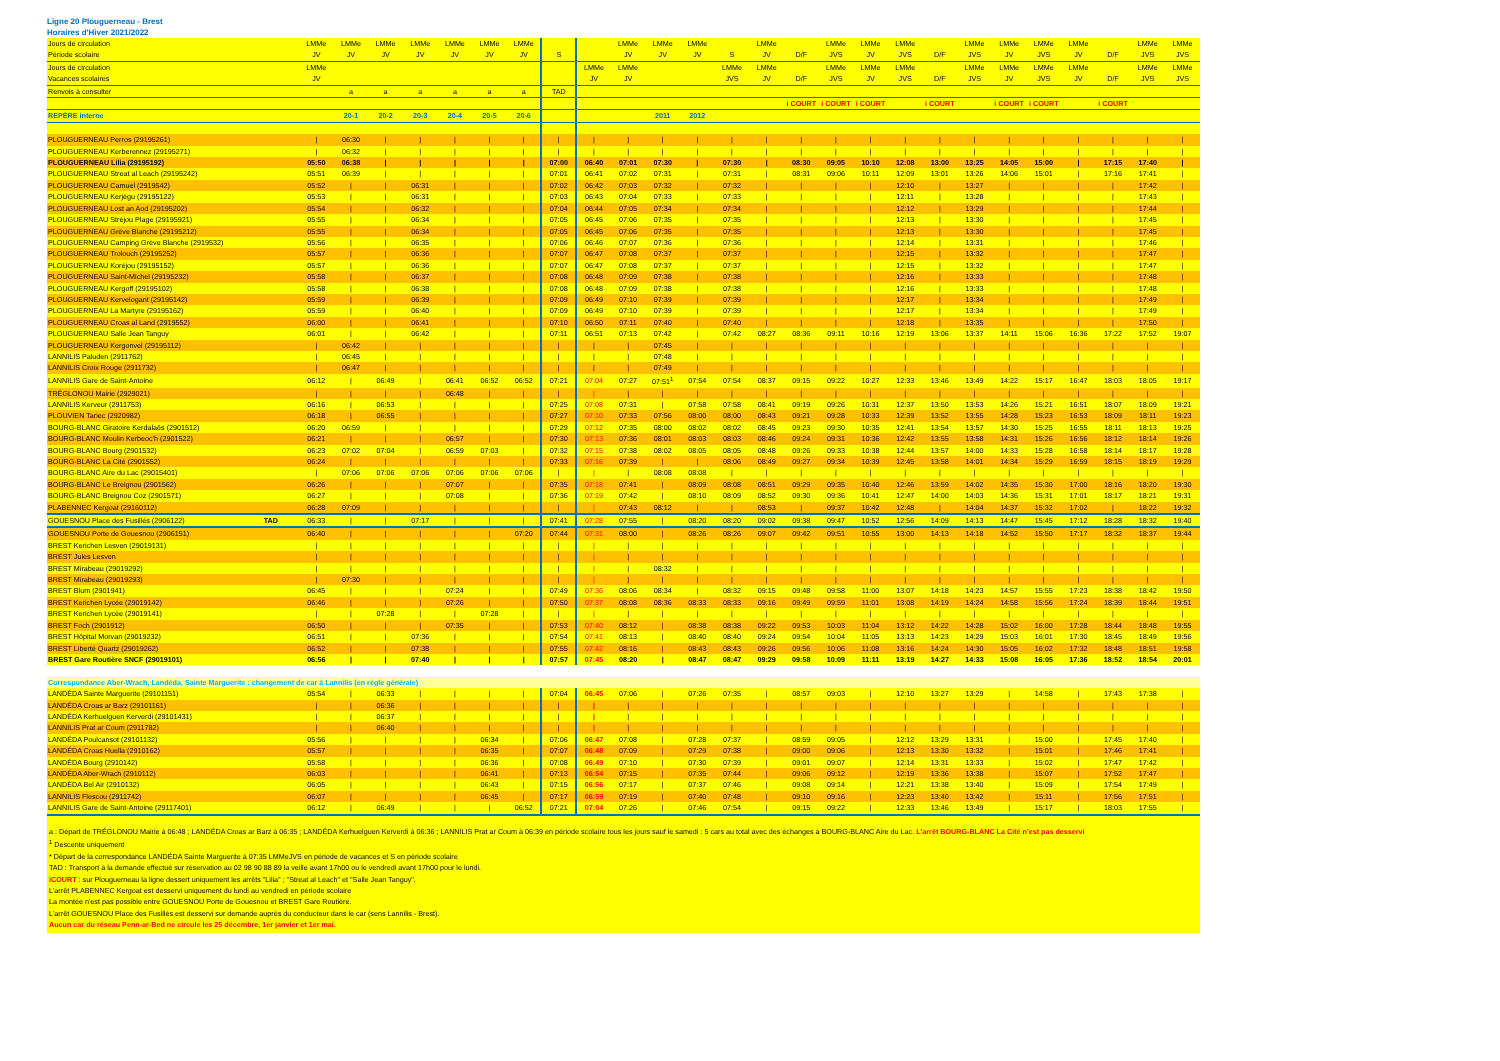Ligne 20 Plouguerneau - Brest
Horaires d'Hiver 2021/2022
| Jours de circulation | LMMe | LMMe | LMMe | LMMe | LMMe | LMMe | LMMe | | | LMMe | LMMe | LMMe | | LMMe | | LMMe | LMMe | LMMe | | LMMe | LMMe | LMMe | LMMe | | LMMe | LMMe |
| Période scolaire | JV | JV | JV | JV | JV | JV | JV | S | | JV | JV | JV | S | JV | D/F | JVS | JV | JVS | D/F | JVS | JV | JVS | JV | D/F | JVS | JVS |
| Jours de circulation | LMMe | | | | | | | | LMMe | LMMe | | | LMMe | LMMe | | LMMe | LMMe | LMMe | | LMMe | LMMe | LMMe | LMMe | | LMMe | LMMe |
| Vacances scolaires | JV | | | | | | | | JV | JV | | | JVS | JV | D/F | JVS | JV | JVS | D/F | JVS | JV | JVS | JV | D/F | JVS | JVS |
| Renvois à consulter | | a | a | a | a | a | a | TAD | | | | | | | | | | | | | | | | | | |
| | | | | | | | | | | | | | | | i COURT | i COURT | i COURT | | i COURT | | i COURT | i COURT | | i COURT | | |
| REPÈRE interne | | 20-1 | 20-2 | 20-3 | 20-4 | 20-5 | 20-6 | | | | 2011 | 2012 | | | | | | | | | | | | | | |
| PLOUGUERNEAU Perros (29195261) | / | 06:30 | / | / | / | / | / | / | / | / | / | / | / | / | / | / | / | / | / | / | / | / | / | / | / | / |
| PLOUGUERNEAU Kerberennez (29195271) | / | 06:32 | / | / | / | / | / | / | / | / | / | / | / | / | / | / | / | / | / | / | / | / | / | / | / | / |
| PLOUGUERNEAU Lilia (29195192) | 05:50 | 06:38 | / | / | / | / | / | 07:00 | 06:40 | 07:01 | 07:30 | / | 07:30 | / | 08:30 | 09:05 | 10:10 | 12:08 | 13:00 | 13:25 | 14:05 | 15:00 | / | 17:15 | 17:40 | / |
| PLOUGUERNEAU Streat al Leach (29195242) | 05:51 | 06:39 | / | / | / | / | / | 07:01 | 06:41 | 07:02 | 07:31 | / | 07:31 | / | 08:31 | 09:06 | 10:11 | 12:09 | 13:01 | 13:26 | 14:06 | 15:01 | / | 17:16 | 17:41 | / |
| PLOUGUERNEAU Camuel (2919542) | 05:52 | / | / | 06:31 | / | / | / | 07:02 | 06:42 | 07:03 | 07:32 | / | 07:32 | / | / | / | / | 12:10 | / | 13:27 | / | / | / | / | 17:42 | / |
| PLOUGUERNEAU Kerjégu (29195122) | 05:53 | / | / | 06:31 | / | / | / | 07:03 | 06:43 | 07:04 | 07:33 | / | 07:33 | / | / | / | / | 12:11 | / | 13:28 | / | / | / | / | 17:43 | / |
| PLOUGUERNEAU Lost an Aod (29195202) | 05:54 | / | / | 06:32 | / | / | / | 07:04 | 06:44 | 07:05 | 07:34 | / | 07:34 | / | / | / | / | 12:12 | / | 13:29 | / | / | / | / | 17:44 | / |
| PLOUGUERNEAU Stréjou Plage (29195921) | 05:55 | / | / | 06:34 | / | / | / | 07:05 | 06:45 | 07:06 | 07:35 | / | 07:35 | / | / | / | / | 12:13 | / | 13:30 | / | / | / | / | 17:45 | / |
| PLOUGUERNEAU Grève Blanche (29195212) | 05:55 | / | / | 06:34 | / | / | / | 07:05 | 06:45 | 07:06 | 07:35 | / | 07:35 | / | / | / | / | 12:13 | / | 13:30 | / | / | / | / | 17:45 | / |
| PLOUGUERNEAU Camping Grève Blanche (2919532) | 05:56 | / | / | 06:35 | / | / | / | 07:06 | 06:46 | 07:07 | 07:36 | / | 07:36 | / | / | / | / | 12:14 | / | 13:31 | / | / | / | / | 17:46 | / |
| PLOUGUERNEAU Trolouch (29195252) | 05:57 | / | / | 06:36 | / | / | / | 07:07 | 06:47 | 07:08 | 07:37 | / | 07:37 | / | / | / | / | 12:15 | / | 13:32 | / | / | / | / | 17:47 | / |
| PLOUGUERNEAU Koréjou (29195152) | 05:57 | / | / | 06:36 | / | / | / | 07:07 | 06:47 | 07:08 | 07:37 | / | 07:37 | / | / | / | / | 12:15 | / | 13:32 | / | / | / | / | 17:47 | / |
| PLOUGUERNEAU Saint-Michel (29195232) | 05:58 | / | / | 06:37 | / | / | / | 07:08 | 06:48 | 07:09 | 07:38 | / | 07:38 | / | / | / | / | 12:16 | / | 13:33 | / | / | / | / | 17:48 | / |
| PLOUGUERNEAU Kergoff (29195102) | 05:58 | / | / | 06:38 | / | / | / | 07:08 | 06:48 | 07:09 | 07:38 | / | 07:38 | / | / | / | / | 12:16 | / | 13:33 | / | / | / | / | 17:48 | / |
| PLOUGUERNEAU Kervelogant (29195142) | 05:59 | / | / | 06:39 | / | / | / | 07:09 | 06:49 | 07:10 | 07:39 | / | 07:39 | / | / | / | / | 12:17 | / | 13:34 | / | / | / | / | 17:49 | / |
| PLOUGUERNEAU La Martyre (29195162) | 05:59 | / | / | 06:40 | / | / | / | 07:09 | 06:49 | 07:10 | 07:39 | / | 07:39 | / | / | / | / | 12:17 | / | 13:34 | / | / | / | / | 17:49 | / |
| PLOUGUERNEAU Croas al Land (2919552) | 06:00 | / | / | 06:41 | / | / | / | 07:10 | 06:50 | 07:11 | 07:40 | / | 07:40 | / | / | / | / | 12:18 | / | 13:35 | / | / | / | / | 17:50 | / |
| PLOUGUERNEAU Salle Jean Tanguy | 06:01 | / | / | 06:42 | / | / | / | 07:11 | 06:51 | 07:13 | 07:42 | / | 07:42 | 08:27 | 08:36 | 09:11 | 10:16 | 12:19 | 13:06 | 13:37 | 14:11 | 15:06 | 16:36 | 17:22 | 17:52 | 19:07 |
| PLOUGUERNEAU Kergonvel (29195112) | / | 06:42 | / | / | / | / | / | / | / | / | 07:45 | / | / | / | / | / | / | / | / | / | / | / | / | / | / | / |
| LANNILIS Paluden (2911762) | / | 06:45 | / | / | / | / | / | / | / | / | 07:48 | / | / | / | / | / | / | / | / | / | / | / | / | / | / | / |
| LANNILIS Croix Rouge (2911732) | / | 06:47 | / | / | / | / | / | / | / | / | 07:49 | / | / | / | / | / | / | / | / | / | / | / | / | / | / | / |
| LANNILIS Gare de Saint-Antoine | 06:12 | / | 06:49 | / | 06:41 | 06:52 | 06:52 | 07:21 | 07:04 | 07:27 | 07:51<sup>1</sup> | 07:54 | 07:54 | 08:37 | 09:15 | 09:22 | 10:27 | 12:33 | 13:46 | 13:49 | 14:22 | 15:17 | 16:47 | 18:03 | 18:05 | 19:17 |
| TRÉGLONOU Mairie (2929021) | / | / | / | / | 06:48 | / | / | / | / | / | / | / | / | / | / | / | / | / | / | / | / | / | / | / | / | / |
| LANNILIS Kerveur (2911753) | 06:16 | / | 06:53 | / | / | / | / | 07:25 | 07:08 | 07:31 | / | 07:58 | 07:58 | 08:41 | 09:19 | 09:26 | 10:31 | 12:37 | 13:50 | 13:53 | 14:26 | 15:21 | 16:51 | 18:07 | 18:09 | 19:21 |
| PLOUVIEN Tariec (2920982) | 06:18 | / | 06:55 | / | / | / | / | 07:27 | 07:10 | 07:33 | 07:56 | 08:00 | 08:00 | 08:43 | 09:21 | 09:28 | 10:33 | 12:39 | 13:52 | 13:55 | 14:28 | 15:23 | 16:53 | 18:09 | 18:11 | 19:23 |
| BOURG-BLANC Giratoire Kerdalaës (2901512) | 06:20 | 06:59 | / | / | / | / | / | 07:29 | 07:12 | 07:35 | 08:00 | 08:02 | 08:02 | 08:45 | 09:23 | 09:30 | 10:35 | 12:41 | 13:54 | 13:57 | 14:30 | 15:25 | 16:55 | 18:11 | 18:13 | 19:25 |
| BOURG-BLANC Moulin Kerbeoc'h (2901522) | 06:21 | / | / | / | 06:57 | / | / | 07:30 | 07:13 | 07:36 | 08:01 | 08:03 | 08:03 | 08:46 | 09:24 | 09:31 | 10:36 | 12:42 | 13:55 | 13:58 | 14:31 | 15:26 | 16:56 | 18:12 | 18:14 | 19:26 |
| BOURG-BLANC Bourg (2901532) | 06:23 | 07:02 | 07:04 | / | 06:59 | 07:03 | / | 07:32 | 07:15 | 07:38 | 08:02 | 08:05 | 08:05 | 08:48 | 09:26 | 09:33 | 10:38 | 12:44 | 13:57 | 14:00 | 14:33 | 15:28 | 16:58 | 18:14 | 18:17 | 19:28 |
| BOURG-BLANC La Cité (2901552) | 06:24 | / | / | / | / | / | / | 07:33 | 07:16 | 07:39 | / | / | 08:06 | 08:49 | 09:27 | 09:34 | 10:39 | 12:45 | 13:58 | 14:01 | 14:34 | 15:29 | 16:59 | 18:15 | 18:19 | 19:29 |
| BOURG-BLANC Aire du Lac (29015401) | / | 07:06 | 07:06 | 07:06 | 07:06 | 07:06 | 07:06 | / | / | / | 08:08 | 08:08 | / | / | / | / | / | / | / | / | / | / | / | / | / | / |
| BOURG-BLANC Le Breignou (2901562) | 06:26 | / | / | / | 07:07 | / | / | 07:35 | 07:18 | 07:41 | / | 08:09 | 08:08 | 08:51 | 09:29 | 09:35 | 10:40 | 12:46 | 13:59 | 14:02 | 14:35 | 15:30 | 17:00 | 18:16 | 18:20 | 19:30 |
| BOURG-BLANC Breignou Coz (2901571) | 06:27 | / | / | / | 07:08 | / | / | 07:36 | 07:19 | 07:42 | / | 08:10 | 08:09 | 08:52 | 09:30 | 09:36 | 10:41 | 12:47 | 14:00 | 14:03 | 14:36 | 15:31 | 17:01 | 18:17 | 18:21 | 19:31 |
| PLABENNEC Kergoat (29160112) | 06:28 | 07:09 | / | / | / | / | / | / | / | 07:43 | 08:12 | / | / | 08:53 | / | 09:37 | 10:42 | 12:48 | / | 14:04 | 14:37 | 15:32 | 17:02 | / | 18:22 | 19:32 |
| GOUESNOU Place des Fusillés (2906122) TAD | 06:33 | / | / | 07:17 | / | / | / | 07:41 | 07:28 | 07:55 | / | 08:20 | 08:20 | 09:02 | 09:38 | 09:47 | 10:52 | 12:56 | 14:09 | 14:13 | 14:47 | 15:45 | 17:12 | 18:28 | 18:32 | 19:40 |
| GOUESNOU Porte de Gouesnou (2906151) | 06:40 | / | / | / | / | / | 07:20 | 07:44 | 07:31 | 08:00 | / | 08:26 | 08:26 | 09:07 | 09:42 | 09:51 | 10:55 | 13:00 | 14:13 | 14:18 | 14:52 | 15:50 | 17:17 | 18:32 | 18:37 | 19:44 |
| BREST Kerichen Lesven (29019131) | / | / | / | / | / | / | / | / | / | / | / | / | / | / | / | / | / | / | / | / | / | / | / | / | / | / |
| BREST Jules Lesven | / | / | / | / | / | / | / | / | / | / | / | / | / | / | / | / | / | / | / | / | / | / | / | / | / | / |
| BREST Mirabeau (29019292) | / | / | / | / | / | / | / | / | / | / | 08:32 | / | / | / | / | / | / | / | / | / | / | / | / | / | / | / |
| BREST Mirabeau (29019293) | / | 07:30 | / | / | / | / | / | / | / | / | / | / | / | / | / | / | / | / | / | / | / | / | / | / | / | / |
| BREST Blum (2901941) | 06:45 | / | / | / | 07:24 | / | / | 07:49 | 07:36 | 08:06 | 08:34 | / | 08:32 | 09:15 | 09:48 | 09:58 | 11:00 | 13:07 | 14:18 | 14:23 | 14:57 | 15:55 | 17:23 | 18:38 | 18:42 | 19:50 |
| BREST Kerichen Lycée (29019142) | 06:46 | / | / | / | 07:26 | / | / | 07:50 | 07:37 | 08:08 | 08:36 | 08:33 | 08:33 | 09:16 | 09:49 | 09:59 | 11:01 | 13:08 | 14:19 | 14:24 | 14:58 | 15:56 | 17:24 | 18:39 | 18:44 | 19:51 |
| BREST Kerichen Lycée (29019141) | / | / | 07:28 | / | / | 07:28 | / | / | / | / | / | / | / | / | / | / | / | / | / | / | / | / | / | / | / | / |
| BREST Foch (2901912) | 06:50 | / | / | / | 07:35 | / | / | 07:53 | 07:40 | 08:12 | / | 08:38 | 08:38 | 09:22 | 09:53 | 10:03 | 11:04 | 13:12 | 14:22 | 14:28 | 15:02 | 16:00 | 17:28 | 18:44 | 18:48 | 19:55 |
| BREST Hôpital Morvan (29019232) | 06:51 | / | / | 07:36 | / | / | / | 07:54 | 07:41 | 08:13 | / | 08:40 | 08:40 | 09:24 | 09:54 | 10:04 | 11:05 | 13:13 | 14:23 | 14:29 | 15:03 | 16:01 | 17:30 | 18:45 | 18:49 | 19:56 |
| BREST Liberté Quartz (29019262) | 06:52 | / | / | 07:38 | / | / | / | 07:55 | 07:42 | 08:16 | / | 08:43 | 08:43 | 09:26 | 09:56 | 10:06 | 11:08 | 13:16 | 14:24 | 14:30 | 15:05 | 16:02 | 17:32 | 18:48 | 18:51 | 19:58 |
| BREST Gare Routière SNCF (29019101) | 06:56 | / | / | 07:40 | / | / | / | 07:57 | 07:45 | 08:20 | / | 08:47 | 08:47 | 09:29 | 09:58 | 10:09 | 11:11 | 13:19 | 14:27 | 14:33 | 15:08 | 16:05 | 17:36 | 18:52 | 18:54 | 20:01 |
| Correspondance Aber-Wrach, Landéda, Sainte Marguerite : changement de car à Lannilis (en règle générale) | | | | | | | | | | | | | | | | | | | | | | | | | | |
| LANDÉDA Sainte Marguerite (29101151) | 05:54 | / | 06:33 | / | / | / | / | 07:04 | 06:45 | 07:06 | / | 07:26 | 07:35 | / | 08:57 | 09:03 | / | 12:10 | 13:27 | 13:29 | / | 14:58 | / | 17:43 | 17:38 | / |
| LANDÉDA Croas ar Barz (29101161) | / | / | 06:36 | / | / | / | / | / | / | / | / | / | / | / | / | / | / | / | / | / | / | / | / | / | / | / |
| LANDÉDA Kerhuelguen Kerverdi (29101431) | / | / | 06:37 | / | / | / | / | / | / | / | / | / | / | / | / | / | / | / | / | / | / | / | / | / | / | / |
| LANNILIS Prat ar Coum (2911782) | / | / | 06:40 | / | / | / | / | / | / | / | / | / | / | / | / | / | / | / | / | / | / | / | / | / | / | / |
| LANDÉDA Poulcansot (29101132) | 05:56 | / | / | / | / | 06:34 | / | 07:06 | 06:47 | 07:08 | / | 07:28 | 07:37 | / | 08:59 | 09:05 | / | 12:12 | 13:29 | 13:31 | / | 15:00 | / | 17:45 | 17:40 | / |
| LANDÉDA Croas Huella (2910162) | 05:57 | / | / | / | / | 06:35 | / | 07:07 | 06:48 | 07:09 | / | 07:29 | 07:38 | / | 09:00 | 09:06 | / | 12:13 | 13:30 | 13:32 | / | 15:01 | / | 17:46 | 17:41 | / |
| LANDÉDA Bourg (2910142) | 05:58 | / | / | / | / | 06:36 | / | 07:08 | 06:49 | 07:10 | / | 07:30 | 07:39 | / | 09:01 | 09:07 | / | 12:14 | 13:31 | 13:33 | / | 15:02 | / | 17:47 | 17:42 | / |
| LANDÉDA Aber-Wrach (2910112) | 06:03 | / | / | / | / | 06:41 | / | 07:13 | 06:54 | 07:15 | / | 07:35 | 07:44 | / | 09:06 | 09:12 | / | 12:19 | 13:36 | 13:38 | / | 15:07 | / | 17:52 | 17:47 | / |
| LANDÉDA Bel Air (2910132) | 06:05 | / | / | / | / | 06:43 | / | 07:15 | 06:56 | 07:17 | / | 07:37 | 07:46 | / | 09:08 | 09:14 | / | 12:21 | 13:38 | 13:40 | / | 15:09 | / | 17:54 | 17:49 | / |
| LANNILIS Flescou (2911742) | 06:07 | / | / | / | / | 06:45 | / | 07:17 | 06:59 | 07:19 | / | 07:40 | 07:48 | / | 09:10 | 09:16 | / | 12:23 | 13:40 | 13:42 | / | 15:11 | / | 17:56 | 17:51 | / |
| LANNILIS Gare de Saint-Antoine (29117401) | 06:12 | / | 06:49 | / | / | / | 06:52 | 07:21 | 07:04 | 07:26 | / | 07:46 | 07:54 | / | 09:15 | 09:22 | / | 12:33 | 13:46 | 13:49 | / | 15:17 | / | 18:03 | 17:55 | / |
a : Départ de TRÉGLONOU Mairie à 06:48 ; LANDÉDA Croas ar Barz à 06:35 ; LANDÉDA Kerhuelguen Kerverdi à 06:36 ; LANNILIS Prat ar Coum à 06:39 en période scolaire tous les jours sauf le samedi : 5 cars au total avec des échanges à BOURG-BLANC Aire du Lac. L'arrêt BOURG-BLANC La Cité n'est pas desservi
<sup>1</sup> Descente uniquement
* Départ de la correspondance LANDÉDA Sainte Marguerite à 07:35 LMMeJVS en période de vacances et S en période scolaire
TAD : Transport à la demande effectué sur réservation au 02 98 90 88 89 la veille avant 17h00 ou le vendredi avant 17h00 pour le lundi.
iCOURT : sur Plouguerneau la ligne dessert uniquement les arrêts "Lilia" ; "Streat al Leach" et "Salle Jean Tanguy".
L'arrêt PLABENNEC Kergoat est desservi uniquement du lundi au vendredi en période scolaire
La montée n'est pas possible entre GOUESNOU Porte de Gouesnou et BREST Gare Routière.
L'arrêt GOUESNOU Place des Fusillés est desservi sur demande auprès du conducteur dans le car (sens Lannilis - Brest).
Aucun car du réseau Penn-ar-Bed ne circule les 25 décembre, 1er janvier et 1er mai.